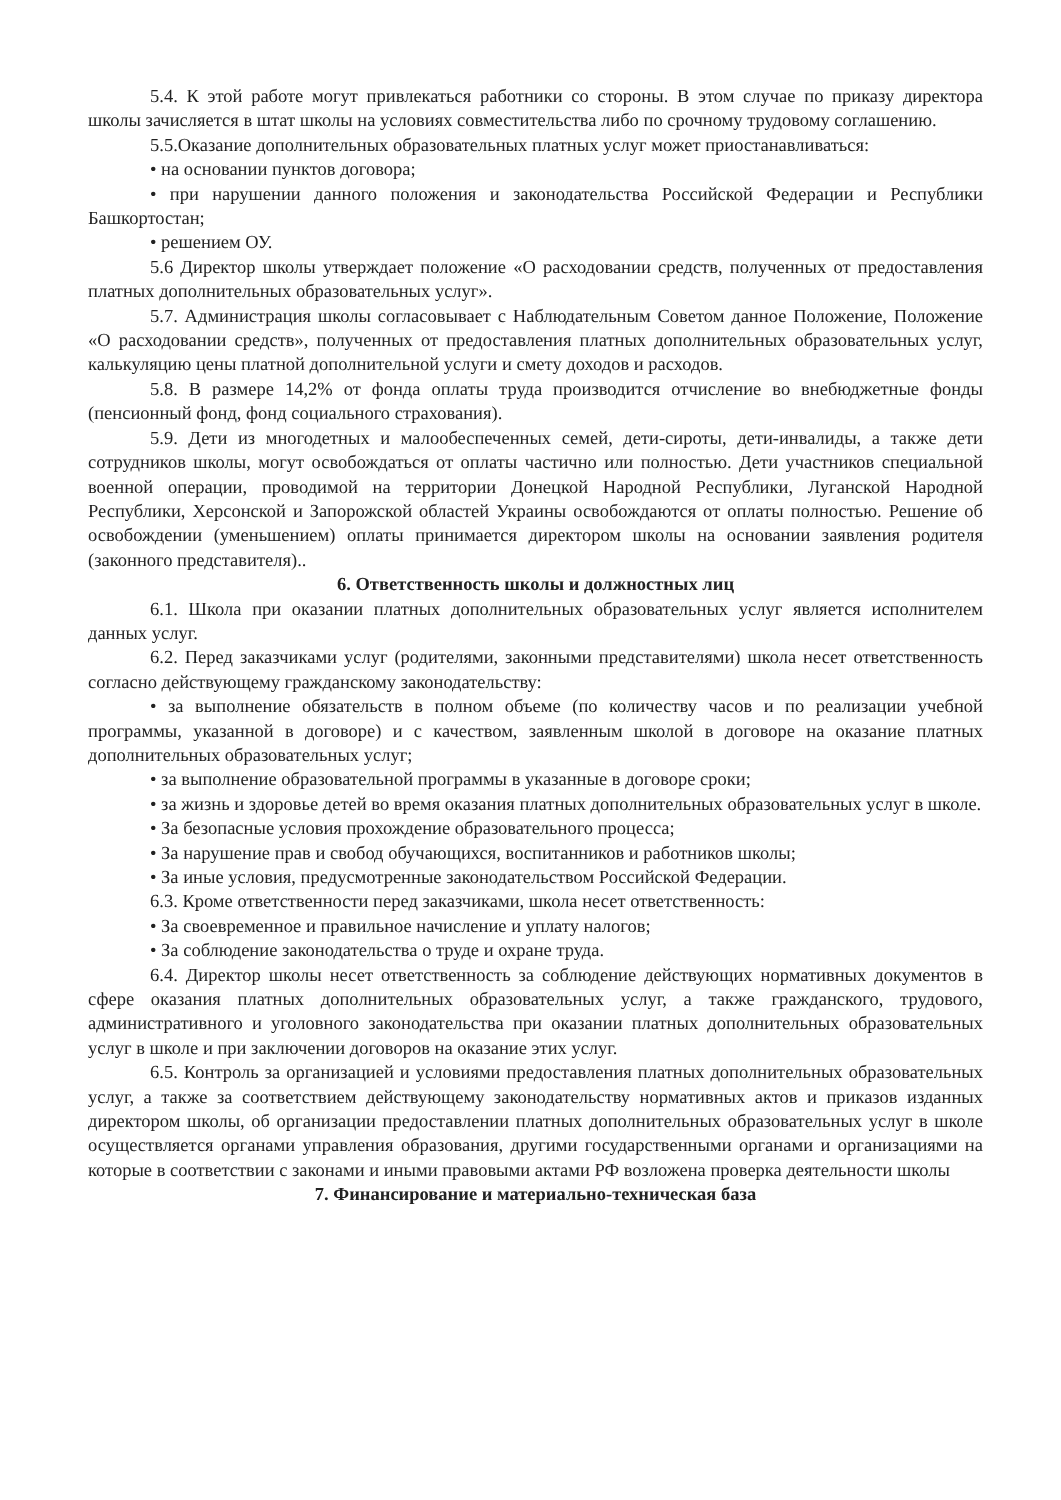5.4. К этой работе могут привлекаться работники со стороны. В этом случае по приказу директора школы зачисляется в штат школы на условиях совместительства либо по срочному трудовому соглашению.
5.5.Оказание дополнительных образовательных платных услуг может приостанавливаться:
• на основании пунктов договора;
• при нарушении данного положения и законодательства Российской Федерации и Республики Башкортостан;
• решением ОУ.
5.6 Директор школы утверждает положение «О расходовании средств, полученных от предоставления платных дополнительных образовательных услуг».
5.7. Администрация школы согласовывает с Наблюдательным Советом данное Положение, Положение «О расходовании средств», полученных от предоставления платных дополнительных образовательных услуг, калькуляцию цены платной дополнительной услуги и смету доходов и расходов.
5.8. В размере 14,2% от фонда оплаты труда производится отчисление во внебюджетные фонды (пенсионный фонд, фонд социального страхования).
5.9. Дети из многодетных и малообеспеченных семей, дети-сироты, дети-инвалиды, а также дети сотрудников школы, могут освобождаться от оплаты частично или полностью. Дети участников специальной военной операции, проводимой на территории Донецкой Народной Республики, Луганской Народной Республики, Херсонской и Запорожской областей Украины освобождаются от оплаты полностью. Решение об освобождении (уменьшением) оплаты принимается директором школы на основании заявления родителя (законного представителя)..
6. Ответственность школы и должностных лиц
6.1. Школа при оказании платных дополнительных образовательных услуг является исполнителем данных услуг.
6.2. Перед заказчиками услуг (родителями, законными представителями) школа несет ответственность согласно действующему гражданскому законодательству:
• за выполнение обязательств в полном объеме (по количеству часов и по реализации учебной программы, указанной в договоре) и с качеством, заявленным школой в договоре на оказание платных дополнительных образовательных услуг;
• за выполнение образовательной программы в указанные в договоре сроки;
• за жизнь и здоровье детей во время оказания платных дополнительных образовательных услуг в школе.
• За безопасные условия прохождение образовательного процесса;
• За нарушение прав и свобод обучающихся, воспитанников и работников школы;
• За иные условия, предусмотренные законодательством Российской Федерации.
6.3. Кроме ответственности перед заказчиками, школа несет ответственность:
• За своевременное и правильное начисление и уплату налогов;
• За соблюдение законодательства о труде и охране труда.
6.4. Директор школы несет ответственность за соблюдение действующих нормативных документов в сфере оказания платных дополнительных образовательных услуг, а также гражданского, трудового, административного и уголовного законодательства при оказании платных дополнительных образовательных услуг в школе и при заключении договоров на оказание этих услуг.
6.5. Контроль за организацией и условиями предоставления платных дополнительных образовательных услуг, а также за соответствием действующему законодательству нормативных актов и приказов изданных директором школы, об организации предоставлении платных дополнительных образовательных услуг в школе осуществляется органами управления образования, другими государственными органами и организациями на которые в соответствии с законами и иными правовыми актами РФ возложена проверка деятельности школы
7. Финансирование и материально-техническая база